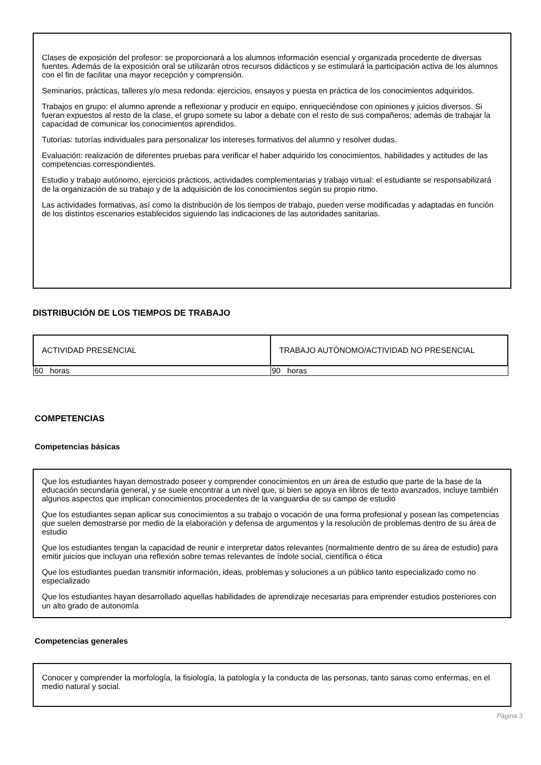Clases de exposición del profesor: se proporcionará a los alumnos información esencial y organizada procedente de diversas fuentes. Además de la exposición oral se utilizarán otros recursos didácticos y se estimulará la participación activa de los alumnos con el fin de facilitar una mayor recepción y comprensión.
Seminarios, prácticas, talleres y/o mesa redonda: ejercicios, ensayos y puesta en práctica de los conocimientos adquiridos.
Trabajos en grupo: el alumno aprende a reflexionar y producir en equipo, enriqueciéndose con opiniones y juicios diversos. Si fueran expuestos al resto de la clase, el grupo somete su labor a debate con el resto de sus compañeros; además de trabajar la capacidad de comunicar los conocimientos aprendidos.
Tutorías: tutorías individuales para personalizar los intereses formativos del alumno y resolver dudas.
Evaluación: realización de diferentes pruebas para verificar el haber adquirido los conocimientos, habilidades y actitudes de las competencias correspondientes.
Estudio y trabajo autónomo, ejercicios prácticos, actividades complementarias y trabajo virtual: el estudiante se responsabilizará de la organización de su trabajo y de la adquisición de los conocimientos según su propio ritmo.
Las actividades formativas, así como la distribución de los tiempos de trabajo, pueden verse modificadas y adaptadas en función de los distintos escenarios establecidos siguiendo las indicaciones de las autoridades sanitarias.
DISTRIBUCIÓN DE LOS TIEMPOS DE TRABAJO
| ACTIVIDAD PRESENCIAL | TRABAJO AUTÓNOMO/ACTIVIDAD NO PRESENCIAL |
| --- | --- |
| 60 horas | 90 horas |
COMPETENCIAS
Competencias básicas
Que los estudiantes hayan demostrado poseer y comprender conocimientos en un área de estudio que parte de la base de la educación secundaria general, y se suele encontrar a un nivel que, si bien se apoya en libros de texto avanzados, incluye también algunos aspectos que implican conocimientos procedentes de la vanguardia de su campo de estudio
Que los estudiantes sepan aplicar sus conocimientos a su trabajo o vocación de una forma profesional y posean las competencias que suelen demostrarse por medio de la elaboración y defensa de argumentos y la resolución de problemas dentro de su área de estudio
Que los estudiantes tengan la capacidad de reunir e interpretar datos relevantes (normalmente dentro de su área de estudio) para emitir juicios que incluyan una reflexión sobre temas relevantes de índole social, científica o ética
Que los estudiantes puedan transmitir información, ideas, problemas y soluciones a un público tanto especializado como no especializado
Que los estudiantes hayan desarrollado aquellas habilidades de aprendizaje necesarias para emprender estudios posteriores con un alto grado de autonomía
Competencias generales
Conocer y comprender la morfología, la fisiología, la patología y la conducta de las personas, tanto sanas como enfermas, en el medio natural y social.
Página 3